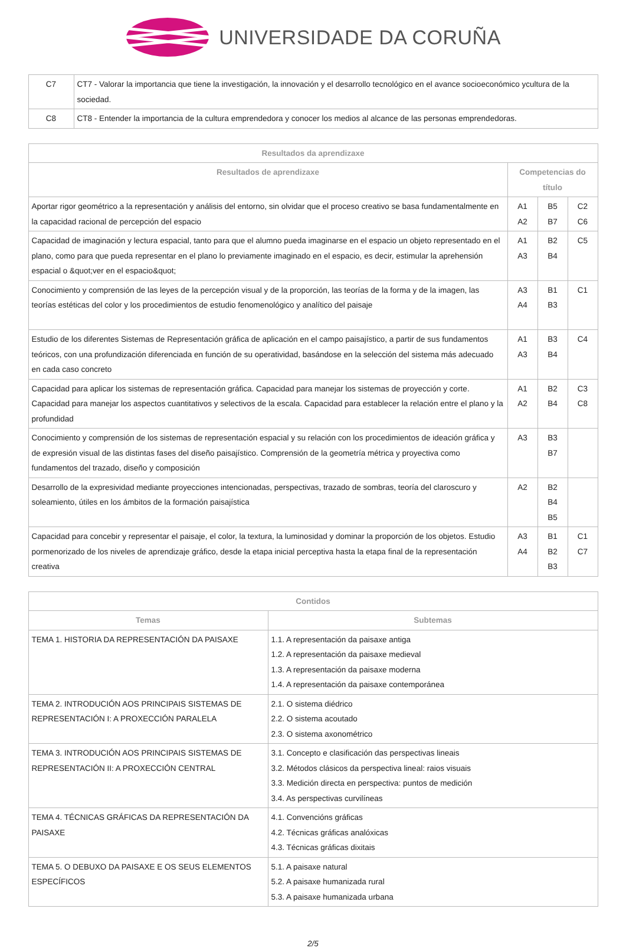UNIVERSIDADE DA CORUÑA
| C7 | CT7 - Valorar la importancia que tiene la investigación, la innovación y el desarrollo tecnológico en el avance socioeconómico ycultura de la sociedad. |
| C8 | CT8 - Entender la importancia de la cultura emprendedora y conocer los medios al alcance de las personas emprendedoras. |
| Resultados da aprendizaxe | | | |
| --- | --- | --- | --- |
| Resultados de aprendizaxe | Competencias do título | | |
| Aportar rigor geométrico a la representación y análisis del entorno, sin olvidar que el proceso creativo se basa fundamentalmente en la capacidad racional de percepción del espacio | A1 A2 | B5 B7 | C2 C6 |
| Capacidad de imaginación y lectura espacial, tanto para que el alumno pueda imaginarse en el espacio un objeto representado en el plano, como para que pueda representar en el plano lo previamente imaginado en el espacio, es decir, estimular la aprehensión espacial o &quot;ver en el espacio&quot; | A1 A3 | B2 B4 | C5 |
| Conocimiento y comprensión de las leyes de la percepción visual y de la proporción, las teorías de la forma y de la imagen, las teorías estéticas del color y los procedimientos de estudio fenomenológico y analítico del paisaje | A3 A4 | B1 B3 | C1 |
| Estudio de los diferentes Sistemas de Representación gráfica de aplicación en el campo paisajístico, a partir de sus fundamentos teóricos, con una profundización diferenciada en función de su operatividad, basándose en la selección del sistema más adecuado en cada caso concreto | A1 A3 | B3 B4 | C4 |
| Capacidad para aplicar los sistemas de representación gráfica. Capacidad para manejar los sistemas de proyección y corte. Capacidad para manejar los aspectos cuantitativos y selectivos de la escala. Capacidad para establecer la relación entre el plano y la profundidad | A1 A2 | B2 B4 | C3 C8 |
| Conocimiento y comprensión de los sistemas de representación espacial y su relación con los procedimientos de ideación gráfica y de expresión visual de las distintas fases del diseño paisajístico. Comprensión de la geometría métrica y proyectiva como fundamentos del trazado, diseño y composición | A3 | B3 B7 | |
| Desarrollo de la expresividad mediante proyecciones intencionadas, perspectivas, trazado de sombras, teoría del claroscuro y soleamiento, útiles en los ámbitos de la formación paisajística | A2 | B2 B4 B5 | |
| Capacidad para concebir y representar el paisaje, el color, la textura, la luminosidad y dominar la proporción de los objetos. Estudio pormenorizado de los niveles de aprendizaje gráfico, desde la etapa inicial perceptiva hasta la etapa final de la representación creativa | A3 A4 | B1 B2 B3 | C1 C7 |
| Contidos | |
| --- | --- |
| Temas | Subtemas |
| TEMA 1. HISTORIA DA REPRESENTACIÓN DA PAISAXE | 1.1. A representación da paisaxe antiga 1.2. A representación da paisaxe medieval 1.3. A representación da paisaxe moderna 1.4. A representación da paisaxe contemporánea |
| TEMA 2. INTRODUCIÓN AOS PRINCIPAIS SISTEMAS DE REPRESENTACIÓN I: A PROXECCIÓN PARALELA | 2.1. O sistema diédrico 2.2. O sistema acoutado 2.3. O sistema axonométrico |
| TEMA 3. INTRODUCIÓN AOS PRINCIPAIS SISTEMAS DE REPRESENTACIÓN II: A PROXECCIÓN CENTRAL | 3.1. Concepto e clasificación das perspectivas lineais 3.2. Métodos clásicos da perspectiva lineal: raios visuais 3.3. Medición directa en perspectiva: puntos de medición 3.4. As perspectivas curvilíneas |
| TEMA 4. TÉCNICAS GRÁFICAS DA REPRESENTACIÓN DA PAISAXE | 4.1. Convencións gráficas 4.2. Técnicas gráficas analóxicas 4.3. Técnicas gráficas dixitais |
| TEMA 5. O DEBUXO DA PAISAXE E OS SEUS ELEMENTOS ESPECÍFICOS | 5.1. A paisaxe natural 5.2. A paisaxe humanizada rural 5.3. A paisaxe humanizada urbana |
2/5